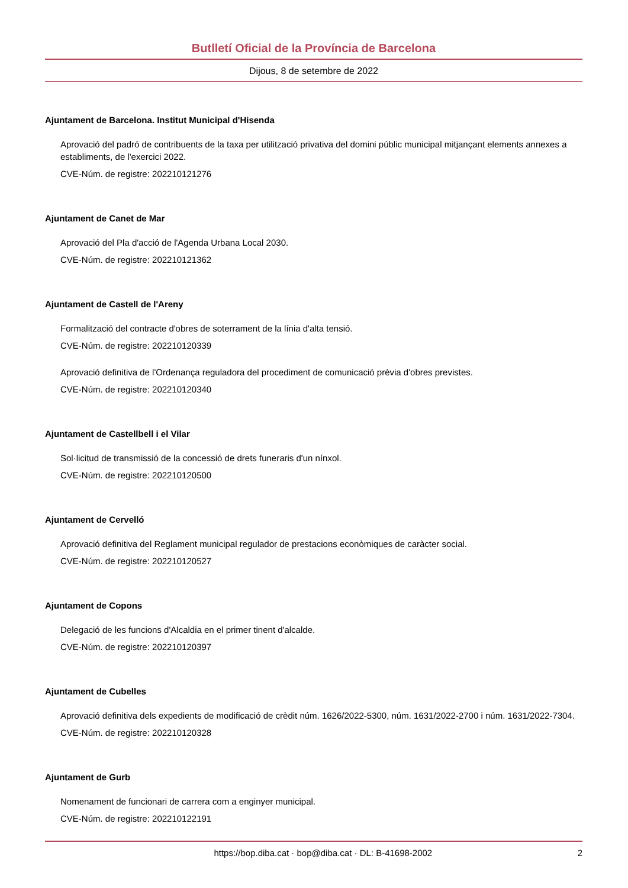Butlletí Oficial de la Província de Barcelona
Dijous, 8 de setembre de 2022
Ajuntament de Barcelona. Institut Municipal d'Hisenda
Aprovació del padró de contribuents de la taxa per utilització privativa del domini públic municipal mitjançant elements annexes a establiments, de l'exercici 2022.
CVE-Núm. de registre: 202210121276
Ajuntament de Canet de Mar
Aprovació del Pla d'acció de l'Agenda Urbana Local 2030.
CVE-Núm. de registre: 202210121362
Ajuntament de Castell de l'Areny
Formalització del contracte d'obres de soterrament de la línia d'alta tensió.
CVE-Núm. de registre: 202210120339
Aprovació definitiva de l'Ordenança reguladora del procediment de comunicació prèvia d'obres previstes.
CVE-Núm. de registre: 202210120340
Ajuntament de Castellbell i el Vilar
Sol·licitud de transmissió de la concessió de drets funeraris d'un nínxol.
CVE-Núm. de registre: 202210120500
Ajuntament de Cervelló
Aprovació definitiva del Reglament municipal regulador de prestacions econòmiques de caràcter social.
CVE-Núm. de registre: 202210120527
Ajuntament de Copons
Delegació de les funcions d'Alcaldia en el primer tinent d'alcalde.
CVE-Núm. de registre: 202210120397
Ajuntament de Cubelles
Aprovació definitiva dels expedients de modificació de crèdit núm. 1626/2022-5300, núm. 1631/2022-2700 i núm. 1631/2022-7304.
CVE-Núm. de registre: 202210120328
Ajuntament de Gurb
Nomenament de funcionari de carrera com a enginyer municipal.
CVE-Núm. de registre: 202210122191
https://bop.diba.cat · bop@diba.cat · DL: B-41698-2002 2